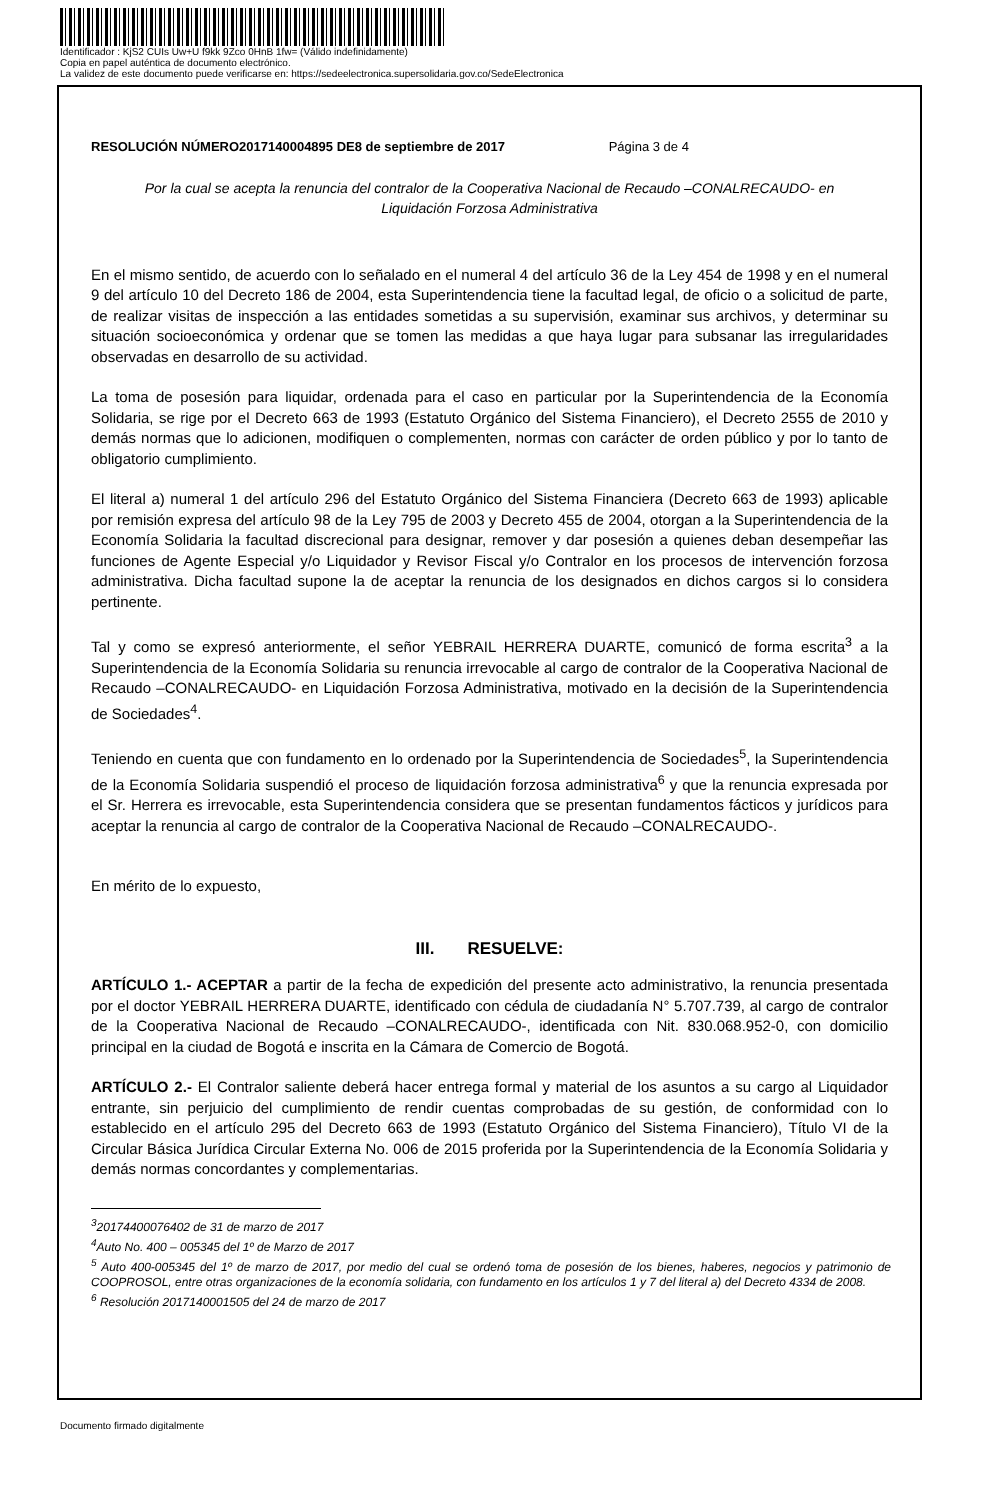Identificador : KjS2 CUIs Uw+U f9kk 9Zco 0HnB 1fw= (Válido indefinidamente)
Copia en papel auténtica de documento electrónico.
La validez de este documento puede verificarse en: https://sedeelectronica.supersolidaria.gov.co/SedeElectronica
RESOLUCIÓN NÚMERO2017140004895 DE8 de septiembre de 2017 Página 3 de 4
Por la cual se acepta la renuncia del contralor de la Cooperativa Nacional de Recaudo –CONALRECAUDO- en Liquidación Forzosa Administrativa
En el mismo sentido, de acuerdo con lo señalado en el numeral 4 del artículo 36 de la Ley 454 de 1998 y en el numeral 9 del artículo 10 del Decreto 186 de 2004, esta Superintendencia tiene la facultad legal, de oficio o a solicitud de parte, de realizar visitas de inspección a las entidades sometidas a su supervisión, examinar sus archivos, y determinar su situación socioeconómica y ordenar que se tomen las medidas a que haya lugar para subsanar las irregularidades observadas en desarrollo de su actividad.
La toma de posesión para liquidar, ordenada para el caso en particular por la Superintendencia de la Economía Solidaria, se rige por el Decreto 663 de 1993 (Estatuto Orgánico del Sistema Financiero), el Decreto 2555 de 2010 y demás normas que lo adicionen, modifiquen o complementen, normas con carácter de orden público y por lo tanto de obligatorio cumplimiento.
El literal a) numeral 1 del artículo 296 del Estatuto Orgánico del Sistema Financiera (Decreto 663 de 1993) aplicable por remisión expresa del artículo 98 de la Ley 795 de 2003 y Decreto 455 de 2004, otorgan a la Superintendencia de la Economía Solidaria la facultad discrecional para designar, remover y dar posesión a quienes deban desempeñar las funciones de Agente Especial y/o Liquidador y Revisor Fiscal y/o Contralor en los procesos de intervención forzosa administrativa. Dicha facultad supone la de aceptar la renuncia de los designados en dichos cargos si lo considera pertinente.
Tal y como se expresó anteriormente, el señor YEBRAIL HERRERA DUARTE, comunicó de forma escrita<sup>3</sup> a la Superintendencia de la Economía Solidaria su renuncia irrevocable al cargo de contralor de la Cooperativa Nacional de Recaudo –CONALRECAUDO- en Liquidación Forzosa Administrativa, motivado en la decisión de la Superintendencia de Sociedades<sup>4</sup>.
Teniendo en cuenta que con fundamento en lo ordenado por la Superintendencia de Sociedades<sup>5</sup>, la Superintendencia de la Economía Solidaria suspendió el proceso de liquidación forzosa administrativa<sup>6</sup> y que la renuncia expresada por el Sr. Herrera es irrevocable, esta Superintendencia considera que se presentan fundamentos fácticos y jurídicos para aceptar la renuncia al cargo de contralor de la Cooperativa Nacional de Recaudo –CONALRECAUDO-.
En mérito de lo expuesto,
III. RESUELVE:
ARTÍCULO 1.- ACEPTAR a partir de la fecha de expedición del presente acto administrativo, la renuncia presentada por el doctor YEBRAIL HERRERA DUARTE, identificado con cédula de ciudadanía N° 5.707.739, al cargo de contralor de la Cooperativa Nacional de Recaudo –CONALRECAUDO-, identificada con Nit. 830.068.952-0, con domicilio principal en la ciudad de Bogotá e inscrita en la Cámara de Comercio de Bogotá.
ARTÍCULO 2.- El Contralor saliente deberá hacer entrega formal y material de los asuntos a su cargo al Liquidador entrante, sin perjuicio del cumplimiento de rendir cuentas comprobadas de su gestión, de conformidad con lo establecido en el artículo 295 del Decreto 663 de 1993 (Estatuto Orgánico del Sistema Financiero), Título VI de la Circular Básica Jurídica Circular Externa No. 006 de 2015 proferida por la Superintendencia de la Economía Solidaria y demás normas concordantes y complementarias.
<sup>3</sup> 20174400076402 de 31 de marzo de 2017
<sup>4</sup> Auto No. 400 – 005345 del 1º de Marzo de 2017
<sup>5</sup> Auto 400-005345 del 1º de marzo de 2017, por medio del cual se ordenó toma de posesión de los bienes, haberes, negocios y patrimonio de COOPROSOL, entre otras organizaciones de la economía solidaria, con fundamento en los artículos 1 y 7 del literal a) del Decreto 4334 de 2008.
<sup>6</sup> Resolución 2017140001505 del 24 de marzo de 2017
Documento firmado digitalmente